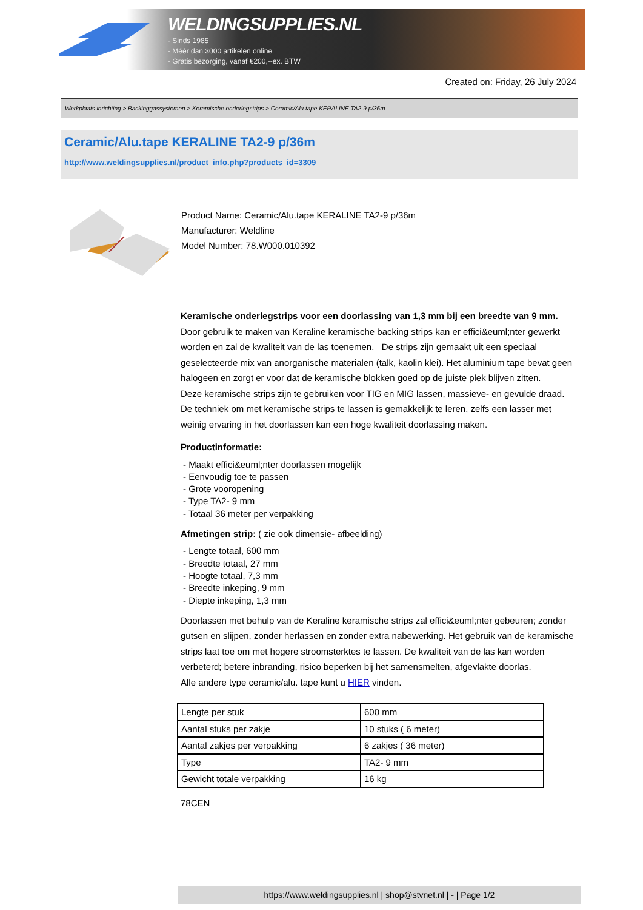WELDINGSUPPLIES.NL
- Sinds 1985
- Méér dan 3000 artikelen online
- Gratis bezorging, vanaf €200,--ex. BTW
Created on: Friday, 26 July 2024
Werkplaats inrichting > Backinggassystemen > Keramische onderlegstrips > Ceramic/Alu.tape KERALINE TA2-9 p/36m
Ceramic/Alu.tape KERALINE TA2-9 p/36m
http://www.weldingsupplies.nl/product_info.php?products_id=3309
Product Name: Ceramic/Alu.tape KERALINE TA2-9 p/36m
Manufacturer: Weldline
Model Number: 78.W000.010392
Keramische onderlegstrips voor een doorlassing van 1,3 mm bij een breedte van 9 mm. Door gebruik te maken van Keraline keramische backing strips kan er effici&euml;nter gewerkt worden en zal de kwaliteit van de las toenemen. De strips zijn gemaakt uit een speciaal geselecteerde mix van anorganische materialen (talk, kaolin klei). Het aluminium tape bevat geen halogeen en zorgt er voor dat de keramische blokken goed op de juiste plek blijven zitten.
Deze keramische strips zijn te gebruiken voor TIG en MIG lassen, massieve- en gevulde draad. De techniek om met keramische strips te lassen is gemakkelijk te leren, zelfs een lasser met weinig ervaring in het doorlassen kan een hoge kwaliteit doorlassing maken.
Productinformatie:
- Maakt effici&euml;nter doorlassen mogelijk
- Eenvoudig toe te passen
- Grote vooropening
- Type TA2- 9 mm
- Totaal 36 meter per verpakking
Afmetingen strip: ( zie ook dimensie- afbeelding)
- Lengte totaal, 600 mm
- Breedte totaal, 27 mm
- Hoogte totaal, 7,3 mm
- Breedte inkeping, 9 mm
- Diepte inkeping, 1,3 mm
Doorlassen met behulp van de Keraline keramische strips zal effici&euml;nter gebeuren; zonder gutsen en slijpen, zonder herlassen en zonder extra nabewerking. Het gebruik van de keramische strips laat toe om met hogere stroomsterktes te lassen. De kwaliteit van de las kan worden verbeterd; betere inbranding, risico beperken bij het samensmelten, afgevlakte doorlas.
Alle andere type ceramic/alu. tape kunt u HIER vinden.
| Lengte per stuk | 600 mm |
| Aantal stuks per zakje | 10 stuks ( 6 meter) |
| Aantal zakjes per verpakking | 6 zakjes ( 36 meter) |
| Type | TA2- 9 mm |
| Gewicht totale verpakking | 16 kg |
78CEN
https://www.weldingsupplies.nl | shop@stvnet.nl | - | Page 1/2